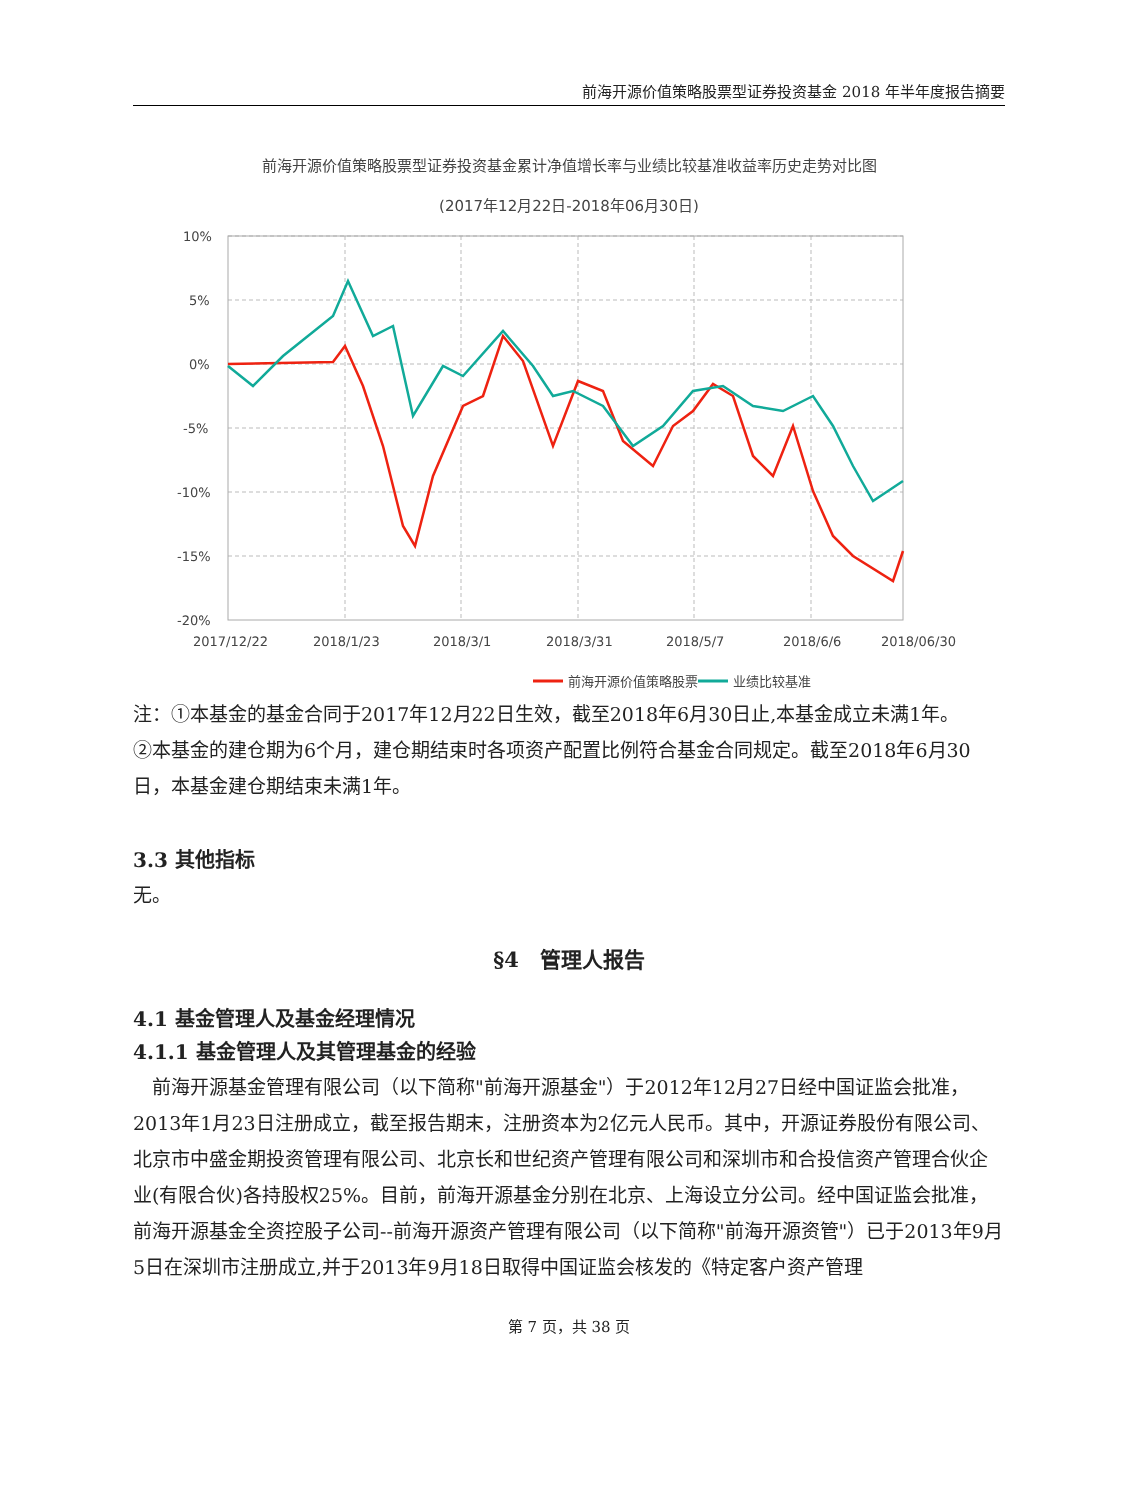前海开源价值策略股票型证券投资基金 2018 年半年度报告摘要
前海开源价值策略股票型证券投资基金累计净值增长率与业绩比较基准收益率历史走势对比图
(2017年12月22日-2018年06月30日)
10%
5%
0%
-5%
-10%
-15%
-20%
2017/12/22
2018/1/23
2018/3/1
2018/3/31
2018/5/7
2018/6/6
2018/06/30
前海开源价值策略股票
业绩比较基准
注：①本基金的基金合同于2017年12月22日生效，截至2018年6月30日止,本基金成立未满1年。
②本基金的建仓期为6个月，建仓期结束时各项资产配置比例符合基金合同规定。截至2018年6月30日，本基金建仓期结束未满1年。
3.3 其他指标
无。
§4　管理人报告
4.1 基金管理人及基金经理情况
4.1.1 基金管理人及其管理基金的经验
　前海开源基金管理有限公司（以下简称"前海开源基金"）于2012年12月27日经中国证监会批准，2013年1月23日注册成立，截至报告期末，注册资本为2亿元人民币。其中，开源证券股份有限公司、北京市中盛金期投资管理有限公司、北京长和世纪资产管理有限公司和深圳市和合投信资产管理合伙企业(有限合伙)各持股权25%。目前，前海开源基金分别在北京、上海设立分公司。经中国证监会批准，前海开源基金全资控股子公司--前海开源资产管理有限公司（以下简称"前海开源资管"）已于2013年9月5日在深圳市注册成立,并于2013年9月18日取得中国证监会核发的《特定客户资产管理
第 7 页，共 38 页